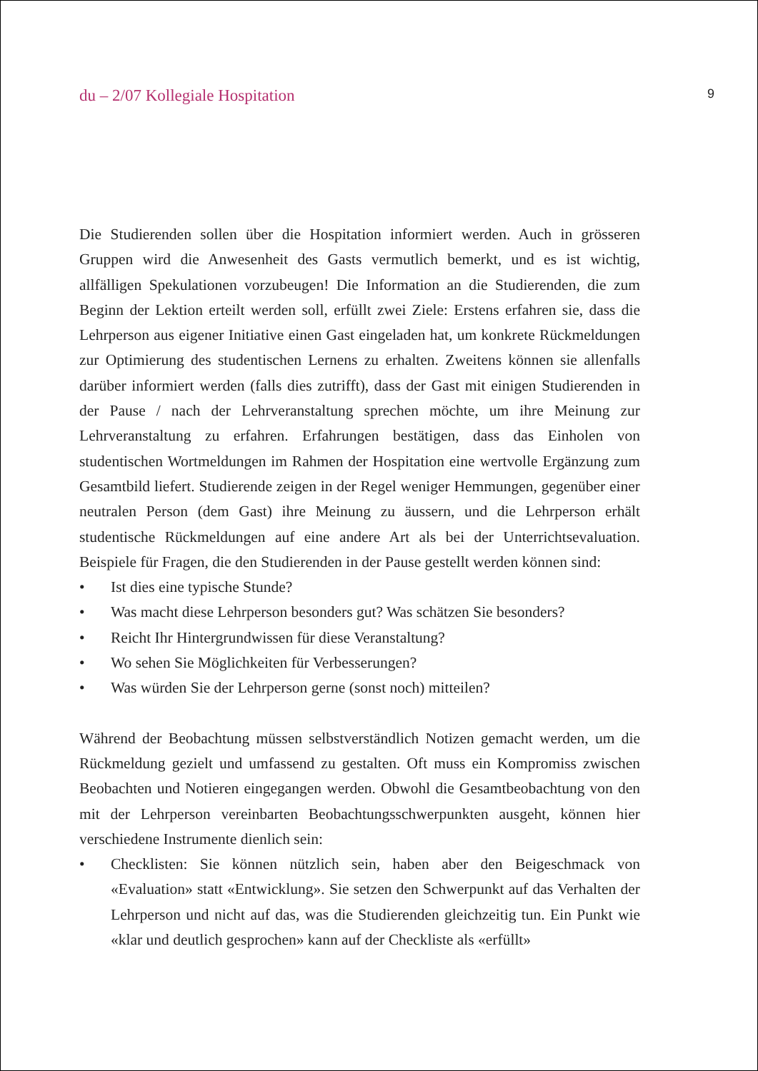du – 2/07 Kollegiale Hospitation 9
Die Studierenden sollen über die Hospitation informiert werden. Auch in grösseren Gruppen wird die Anwesenheit des Gasts vermutlich bemerkt, und es ist wichtig, allfälligen Spekulationen vorzubeugen! Die Information an die Studierenden, die zum Beginn der Lektion erteilt werden soll, erfüllt zwei Ziele: Erstens erfahren sie, dass die Lehrperson aus eigener Initiative einen Gast eingeladen hat, um konkrete Rückmeldungen zur Optimierung des studentischen Lernens zu erhalten. Zweitens können sie allenfalls darüber informiert werden (falls dies zutrifft), dass der Gast mit einigen Studierenden in der Pause / nach der Lehrveranstaltung sprechen möchte, um ihre Meinung zur Lehrveranstaltung zu erfahren. Erfahrungen bestätigen, dass das Einholen von studentischen Wortmeldungen im Rahmen der Hospitation eine wertvolle Ergänzung zum Gesamtbild liefert. Studierende zeigen in der Regel weniger Hemmungen, gegenüber einer neutralen Person (dem Gast) ihre Meinung zu äussern, und die Lehrperson erhält studentische Rückmeldungen auf eine andere Art als bei der Unterrichtsevaluation. Beispiele für Fragen, die den Studierenden in der Pause gestellt werden können sind:
• Ist dies eine typische Stunde?
• Was macht diese Lehrperson besonders gut? Was schätzen Sie besonders?
• Reicht Ihr Hintergrundwissen für diese Veranstaltung?
• Wo sehen Sie Möglichkeiten für Verbesserungen?
• Was würden Sie der Lehrperson gerne (sonst noch) mitteilen?
Während der Beobachtung müssen selbstverständlich Notizen gemacht werden, um die Rückmeldung gezielt und umfassend zu gestalten. Oft muss ein Kompromiss zwischen Beobachten und Notieren eingegangen werden. Obwohl die Gesamtbeobachtung von den mit der Lehrperson vereinbarten Beobachtungsschwerpunkten ausgeht, können hier verschiedene Instrumente dienlich sein:
• Checklisten: Sie können nützlich sein, haben aber den Beigeschmack von «Evaluation» statt «Entwicklung». Sie setzen den Schwerpunkt auf das Verhalten der Lehrperson und nicht auf das, was die Studierenden gleichzeitig tun. Ein Punkt wie «klar und deutlich gesprochen» kann auf der Checkliste als «erfüllt»